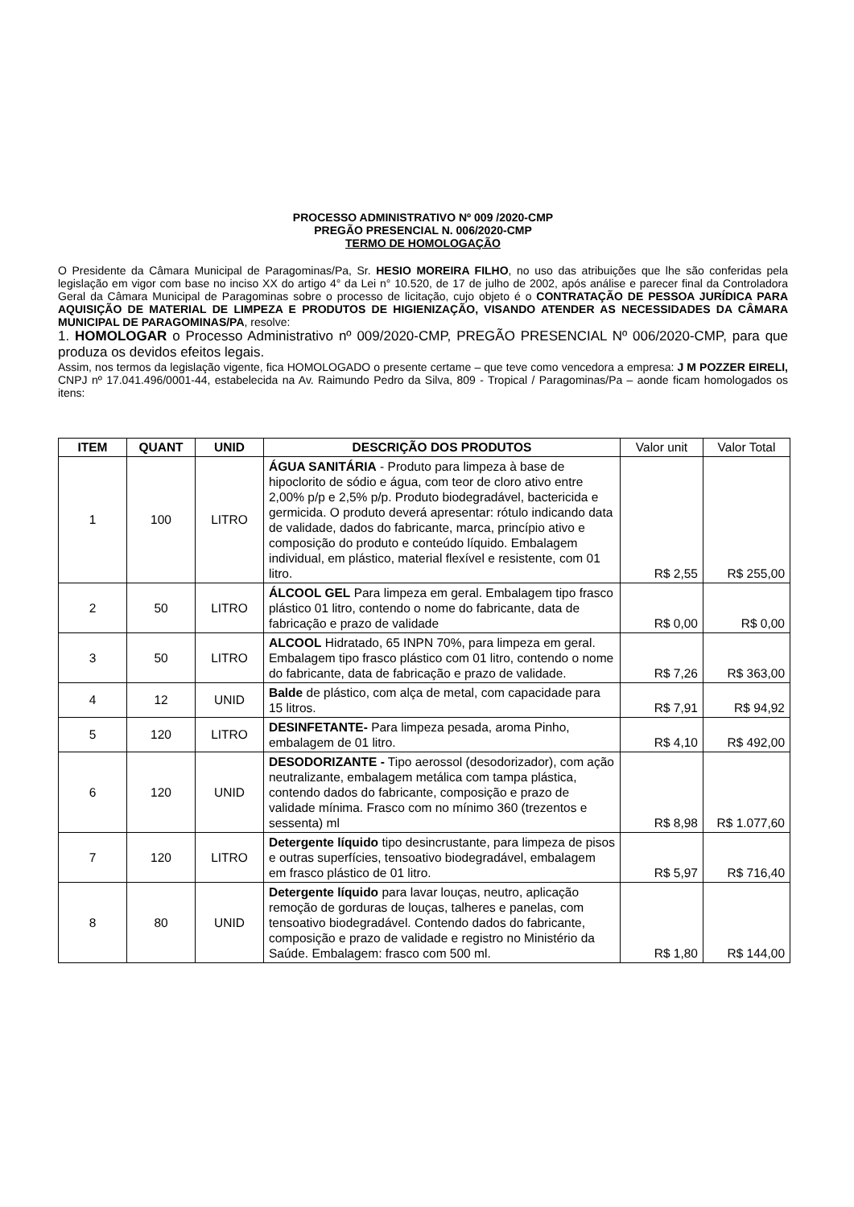PROCESSO ADMINISTRATIVO Nº 009 /2020-CMP
PREGÃO PRESENCIAL N. 006/2020-CMP
TERMO DE HOMOLOGAÇÃO
O Presidente da Câmara Municipal de Paragominas/Pa, Sr. HESIO MOREIRA FILHO, no uso das atribuições que lhe são conferidas pela legislação em vigor com base no inciso XX do artigo 4° da Lei n° 10.520, de 17 de julho de 2002, após análise e parecer final da Controladora Geral da Câmara Municipal de Paragominas sobre o processo de licitação, cujo objeto é o CONTRATAÇÃO DE PESSOA JURÍDICA PARA AQUISIÇÃO DE MATERIAL DE LIMPEZA E PRODUTOS DE HIGIENIZAÇÃO, VISANDO ATENDER AS NECESSIDADES DA CÂMARA MUNICIPAL DE PARAGOMINAS/PA, resolve:
1. HOMOLOGAR o Processo Administrativo nº 009/2020-CMP, PREGÃO PRESENCIAL Nº 006/2020-CMP, para que produza os devidos efeitos legais.
Assim, nos termos da legislação vigente, fica HOMOLOGADO o presente certame – que teve como vencedora a empresa: J M POZZER EIRELI, CNPJ nº 17.041.496/0001-44, estabelecida na Av. Raimundo Pedro da Silva, 809 - Tropical / Paragominas/Pa – aonde ficam homologados os itens:
| ITEM | QUANT | UNID | DESCRIÇÃO DOS PRODUTOS | Valor unit | Valor Total |
| --- | --- | --- | --- | --- | --- |
| 1 | 100 | LITRO | ÁGUA SANITÁRIA - Produto para limpeza à base de hipoclorito de sódio e água, com teor de cloro ativo entre 2,00% p/p e 2,5% p/p. Produto biodegradável, bactericida e germicida. O produto deverá apresentar: rótulo indicando data de validade, dados do fabricante, marca, princípio ativo e composição do produto e conteúdo líquido. Embalagem individual, em plástico, material flexível e resistente, com 01 litro. | R$ 2,55 | R$ 255,00 |
| 2 | 50 | LITRO | ÁLCOOL GEL Para limpeza em geral. Embalagem tipo frasco plástico 01 litro, contendo o nome do fabricante, data de fabricação e prazo de validade | R$ 0,00 | R$ 0,00 |
| 3 | 50 | LITRO | ALCOOL Hidratado, 65 INPN 70%, para limpeza em geral. Embalagem tipo frasco plástico com 01 litro, contendo o nome do fabricante, data de fabricação e prazo de validade. | R$ 7,26 | R$ 363,00 |
| 4 | 12 | UNID | Balde de plástico, com alça de metal, com capacidade para 15 litros. | R$ 7,91 | R$ 94,92 |
| 5 | 120 | LITRO | DESINFETANTE- Para limpeza pesada, aroma Pinho, embalagem de 01 litro. | R$ 4,10 | R$ 492,00 |
| 6 | 120 | UNID | DESODORIZANTE - Tipo aerossol (desodorizador), com ação neutralizante, embalagem metálica com tampa plástica, contendo dados do fabricante, composição e prazo de validade mínima. Frasco com no mínimo 360 (trezentos e sessenta) ml | R$ 8,98 | R$ 1.077,60 |
| 7 | 120 | LITRO | Detergente líquido tipo desincrustante, para limpeza de pisos e outras superfícies, tensoativo biodegradável, embalagem em frasco plástico de 01 litro. | R$ 5,97 | R$ 716,40 |
| 8 | 80 | UNID | Detergente líquido para lavar louças, neutro, aplicação remoção de gorduras de louças, talheres e panelas, com tensoativo biodegradável. Contendo dados do fabricante, composição e prazo de validade e registro no Ministério da Saúde. Embalagem: frasco com 500 ml. | R$ 1,80 | R$ 144,00 |